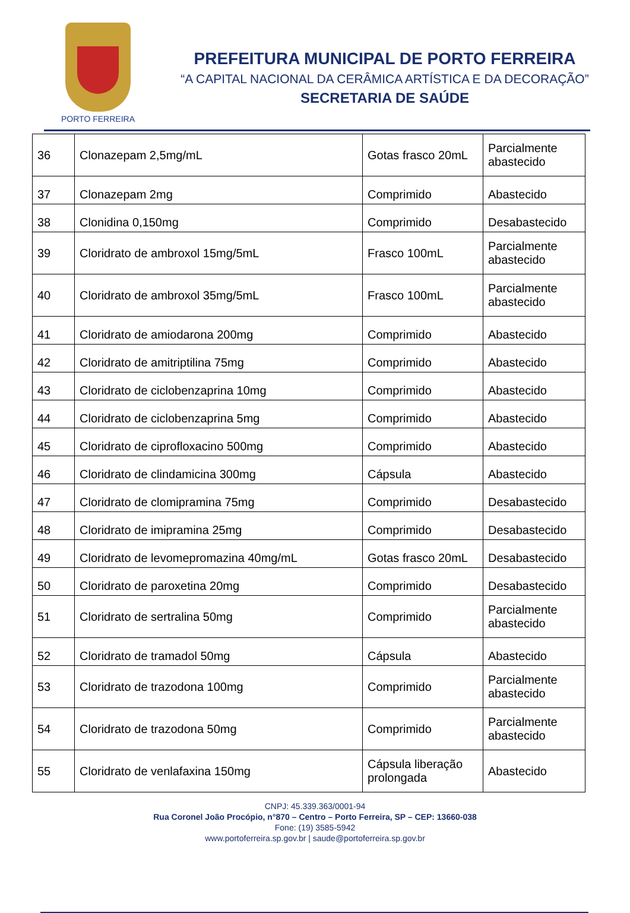PORTO FERREIRA
PREFEITURA MUNICIPAL DE PORTO FERREIRA
“A CAPITAL NACIONAL DA CERÂMICA ARTÍSTICA E DA DECORAÇÃO”
SECRETARIA DE SAÚDE
| 36 | Clonazepam 2,5mg/mL | Gotas frasco 20mL | Parcialmente abastecido |
| 37 | Clonazepam 2mg | Comprimido | Abastecido |
| 38 | Clonidina 0,150mg | Comprimido | Desabastecido |
| 39 | Cloridrato de ambroxol 15mg/5mL | Frasco 100mL | Parcialmente abastecido |
| 40 | Cloridrato de ambroxol 35mg/5mL | Frasco 100mL | Parcialmente abastecido |
| 41 | Cloridrato de amiodarona 200mg | Comprimido | Abastecido |
| 42 | Cloridrato de amitriptilina 75mg | Comprimido | Abastecido |
| 43 | Cloridrato de ciclobenzaprina 10mg | Comprimido | Abastecido |
| 44 | Cloridrato de ciclobenzaprina 5mg | Comprimido | Abastecido |
| 45 | Cloridrato de ciprofloxacino 500mg | Comprimido | Abastecido |
| 46 | Cloridrato de clindamicina 300mg | Cápsula | Abastecido |
| 47 | Cloridrato de clomipramina 75mg | Comprimido | Desabastecido |
| 48 | Cloridrato de imipramina 25mg | Comprimido | Desabastecido |
| 49 | Cloridrato de levomepromazina 40mg/mL | Gotas frasco 20mL | Desabastecido |
| 50 | Cloridrato de paroxetina 20mg | Comprimido | Desabastecido |
| 51 | Cloridrato de sertralina 50mg | Comprimido | Parcialmente abastecido |
| 52 | Cloridrato de tramadol 50mg | Cápsula | Abastecido |
| 53 | Cloridrato de trazodona 100mg | Comprimido | Parcialmente abastecido |
| 54 | Cloridrato de trazodona 50mg | Comprimido | Parcialmente abastecido |
| 55 | Cloridrato de venlafaxina 150mg | Cápsula liberação prolongada | Abastecido |
CNPJ: 45.339.363/0001-94
Rua Coronel João Procópio, n°870 – Centro – Porto Ferreira, SP – CEP: 13660-038
Fone: (19) 3585-5942
www.portoferreira.sp.gov.br | saude@portoferreira.sp.gov.br